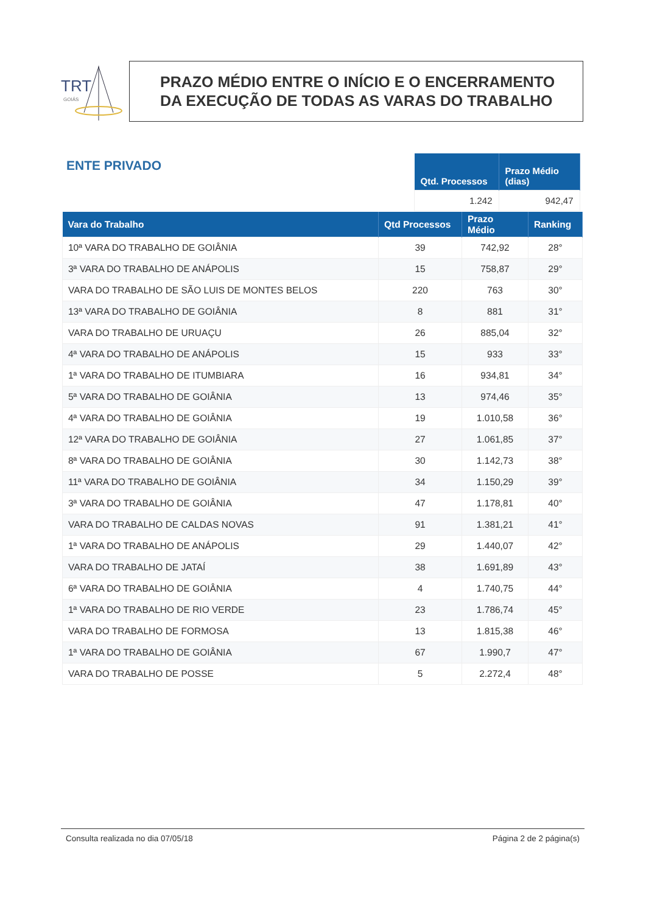TRT
GOIÁS
PRAZO MÉDIO ENTRE O INÍCIO E O ENCERRAMENTO
DA EXECUÇÃO DE TODAS AS VARAS DO TRABALHO
ENTE PRIVADO
| Qtd. Processos | Prazo Médio (dias) |
| --- | --- |
| 1.242 | 942,47 |
| Vara do Trabalho | Qtd Processos | Prazo Médio | Ranking |
| --- | --- | --- | --- |
| 10ª VARA DO TRABALHO DE GOIÂNIA | 39 | 742,92 | 28° |
| 3ª VARA DO TRABALHO DE ANÁPOLIS | 15 | 758,87 | 29° |
| VARA DO TRABALHO DE SÃO LUIS DE MONTES BELOS | 220 | 763 | 30° |
| 13ª VARA DO TRABALHO DE GOIÂNIA | 8 | 881 | 31° |
| VARA DO TRABALHO DE URUAÇU | 26 | 885,04 | 32° |
| 4ª VARA DO TRABALHO DE ANÁPOLIS | 15 | 933 | 33° |
| 1ª VARA DO TRABALHO DE ITUMBIARA | 16 | 934,81 | 34° |
| 5ª VARA DO TRABALHO DE GOIÂNIA | 13 | 974,46 | 35° |
| 4ª VARA DO TRABALHO DE GOIÂNIA | 19 | 1.010,58 | 36° |
| 12ª VARA DO TRABALHO DE GOIÂNIA | 27 | 1.061,85 | 37° |
| 8ª VARA DO TRABALHO DE GOIÂNIA | 30 | 1.142,73 | 38° |
| 11ª VARA DO TRABALHO DE GOIÂNIA | 34 | 1.150,29 | 39° |
| 3ª VARA DO TRABALHO DE GOIÂNIA | 47 | 1.178,81 | 40° |
| VARA DO TRABALHO DE CALDAS NOVAS | 91 | 1.381,21 | 41° |
| 1ª VARA DO TRABALHO DE ANÁPOLIS | 29 | 1.440,07 | 42° |
| VARA DO TRABALHO DE JATAÍ | 38 | 1.691,89 | 43° |
| 6ª VARA DO TRABALHO DE GOIÂNIA | 4 | 1.740,75 | 44° |
| 1ª VARA DO TRABALHO DE RIO VERDE | 23 | 1.786,74 | 45° |
| VARA DO TRABALHO DE FORMOSA | 13 | 1.815,38 | 46° |
| 1ª VARA DO TRABALHO DE GOIÂNIA | 67 | 1.990,7 | 47° |
| VARA DO TRABALHO DE POSSE | 5 | 2.272,4 | 48° |
Consulta realizada no dia 07/05/18 Página 2 de 2 página(s)